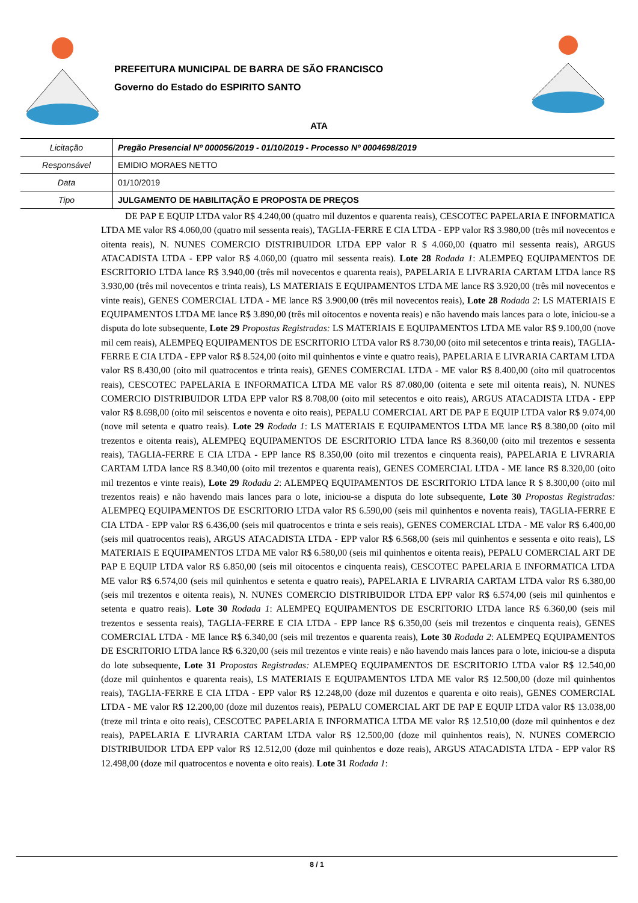PREFEITURA MUNICIPAL DE BARRA DE SÃO FRANCISCO
Governo do Estado do ESPIRITO SANTO
ATA
| Licitação | Pregão Presencial Nº 000056/2019 - 01/10/2019 - Processo Nº 0004698/2019 |
| Responsável | EMIDIO MORAES NETTO |
| Data | 01/10/2019 |
| Tipo | JULGAMENTO DE HABILITAÇÃO E PROPOSTA DE PREÇOS |
DE PAP E EQUIP LTDA valor R$ 4.240,00 (quatro mil duzentos e quarenta reais), CESCOTEC PAPELARIA E INFORMATICA LTDA ME valor R$ 4.060,00 (quatro mil sessenta reais), TAGLIA-FERRE E CIA LTDA - EPP valor R$ 3.980,00 (três mil novecentos e oitenta reais), N. NUNES COMERCIO DISTRIBUIDOR LTDA EPP valor R $ 4.060,00 (quatro mil sessenta reais), ARGUS ATACADISTA LTDA - EPP valor R$ 4.060,00 (quatro mil sessenta reais). Lote 28 Rodada 1: ALEMPEQ EQUIPAMENTOS DE ESCRITORIO LTDA lance R$ 3.940,00 (três mil novecentos e quarenta reais), PAPELARIA E LIVRARIA CARTAM LTDA lance R$ 3.930,00 (três mil novecentos e trinta reais), LS MATERIAIS E EQUIPAMENTOS LTDA ME lance R$ 3.920,00 (três mil novecentos e vinte reais), GENES COMERCIAL LTDA - ME lance R$ 3.900,00 (três mil novecentos reais), Lote 28 Rodada 2: LS MATERIAIS E EQUIPAMENTOS LTDA ME lance R$ 3.890,00 (três mil oitocentos e noventa reais) e não havendo mais lances para o lote, iniciou-se a disputa do lote subsequente, Lote 29 Propostas Registradas: LS MATERIAIS E EQUIPAMENTOS LTDA ME valor R$ 9.100,00 (nove mil cem reais), ALEMPEQ EQUIPAMENTOS DE ESCRITORIO LTDA valor R$ 8.730,00 (oito mil setecentos e trinta reais), TAGLIA-FERRE E CIA LTDA - EPP valor R$ 8.524,00 (oito mil quinhentos e vinte e quatro reais), PAPELARIA E LIVRARIA CARTAM LTDA valor R$ 8.430,00 (oito mil quatrocentos e trinta reais), GENES COMERCIAL LTDA - ME valor R$ 8.400,00 (oito mil quatrocentos reais), CESCOTEC PAPELARIA E INFORMATICA LTDA ME valor R$ 87.080,00 (oitenta e sete mil oitenta reais), N. NUNES COMERCIO DISTRIBUIDOR LTDA EPP valor R$ 8.708,00 (oito mil setecentos e oito reais), ARGUS ATACADISTA LTDA - EPP valor R$ 8.698,00 (oito mil seiscentos e noventa e oito reais), PEPALU COMERCIAL ART DE PAP E EQUIP LTDA valor R$ 9.074,00 (nove mil setenta e quatro reais). Lote 29 Rodada 1: LS MATERIAIS E EQUIPAMENTOS LTDA ME lance R$ 8.380,00 (oito mil trezentos e oitenta reais), ALEMPEQ EQUIPAMENTOS DE ESCRITORIO LTDA lance R$ 8.360,00 (oito mil trezentos e sessenta reais), TAGLIA-FERRE E CIA LTDA - EPP lance R$ 8.350,00 (oito mil trezentos e cinquenta reais), PAPELARIA E LIVRARIA CARTAM LTDA lance R$ 8.340,00 (oito mil trezentos e quarenta reais), GENES COMERCIAL LTDA - ME lance R$ 8.320,00 (oito mil trezentos e vinte reais), Lote 29 Rodada 2: ALEMPEQ EQUIPAMENTOS DE ESCRITORIO LTDA lance R $ 8.300,00 (oito mil trezentos reais) e não havendo mais lances para o lote, iniciou-se a disputa do lote subsequente, Lote 30 Propostas Registradas: ALEMPEQ EQUIPAMENTOS DE ESCRITORIO LTDA valor R$ 6.590,00 (seis mil quinhentos e noventa reais), TAGLIA-FERRE E CIA LTDA - EPP valor R$ 6.436,00 (seis mil quatrocentos e trinta e seis reais), GENES COMERCIAL LTDA - ME valor R$ 6.400,00 (seis mil quatrocentos reais), ARGUS ATACADISTA LTDA - EPP valor R$ 6.568,00 (seis mil quinhentos e sessenta e oito reais), LS MATERIAIS E EQUIPAMENTOS LTDA ME valor R$ 6.580,00 (seis mil quinhentos e oitenta reais), PEPALU COMERCIAL ART DE PAP E EQUIP LTDA valor R$ 6.850,00 (seis mil oitocentos e cinquenta reais), CESCOTEC PAPELARIA E INFORMATICA LTDA ME valor R$ 6.574,00 (seis mil quinhentos e setenta e quatro reais), PAPELARIA E LIVRARIA CARTAM LTDA valor R$ 6.380,00 (seis mil trezentos e oitenta reais), N. NUNES COMERCIO DISTRIBUIDOR LTDA EPP valor R$ 6.574,00 (seis mil quinhentos e setenta e quatro reais). Lote 30 Rodada 1: ALEMPEQ EQUIPAMENTOS DE ESCRITORIO LTDA lance R$ 6.360,00 (seis mil trezentos e sessenta reais), TAGLIA-FERRE E CIA LTDA - EPP lance R$ 6.350,00 (seis mil trezentos e cinquenta reais), GENES COMERCIAL LTDA - ME lance R$ 6.340,00 (seis mil trezentos e quarenta reais), Lote 30 Rodada 2: ALEMPEQ EQUIPAMENTOS DE ESCRITORIO LTDA lance R$ 6.320,00 (seis mil trezentos e vinte reais) e não havendo mais lances para o lote, iniciou-se a disputa do lote subsequente, Lote 31 Propostas Registradas: ALEMPEQ EQUIPAMENTOS DE ESCRITORIO LTDA valor R$ 12.540,00 (doze mil quinhentos e quarenta reais), LS MATERIAIS E EQUIPAMENTOS LTDA ME valor R$ 12.500,00 (doze mil quinhentos reais), TAGLIA-FERRE E CIA LTDA - EPP valor R$ 12.248,00 (doze mil duzentos e quarenta e oito reais), GENES COMERCIAL LTDA - ME valor R$ 12.200,00 (doze mil duzentos reais), PEPALU COMERCIAL ART DE PAP E EQUIP LTDA valor R$ 13.038,00 (treze mil trinta e oito reais), CESCOTEC PAPELARIA E INFORMATICA LTDA ME valor R$ 12.510,00 (doze mil quinhentos e dez reais), PAPELARIA E LIVRARIA CARTAM LTDA valor R$ 12.500,00 (doze mil quinhentos reais), N. NUNES COMERCIO DISTRIBUIDOR LTDA EPP valor R$ 12.512,00 (doze mil quinhentos e doze reais), ARGUS ATACADISTA LTDA - EPP valor R$ 12.498,00 (doze mil quatrocentos e noventa e oito reais). Lote 31 Rodada 1:
8 / 1